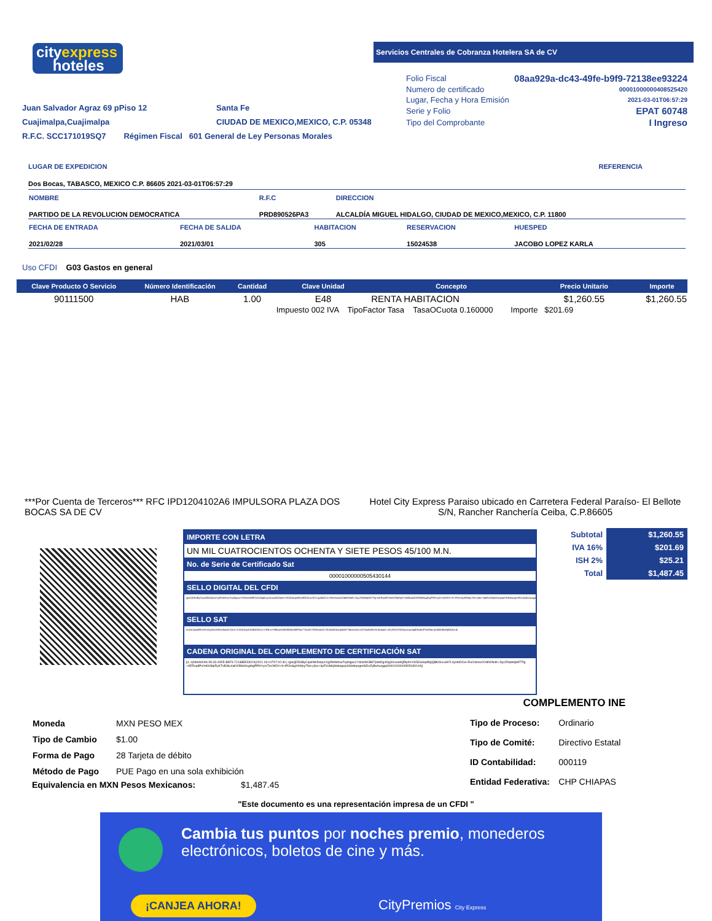cityexpress
hoteles
Servicios Centrales de Cobranza Hotelera SA de CV
| Folio Fiscal | 08aa929a-dc43-49fe-b9f9-72138ee93224 |
| Numero de certificado | 00001000000408525420 |
| Lugar, Fecha y Hora Emisión | 2021-03-01T06:57:29 |
| Serie y Folio | EPAT 60748 |
| Tipo del Comprobante | I Ingreso |
Juan Salvador Agraz 69 pPiso 12
Cuajimalpa,Cuajimalpa
R.F.C. SCC171019SQ7 Régimen Fiscal 601 General de Ley Personas Morales
Santa Fe
CIUDAD DE MEXICO,MEXICO, C.P. 05348
LUGAR DE EXPEDICION REFERENCIA
Dos Bocas, TABASCO, MEXICO C.P. 86605 2021-03-01T06:57:29
| NOMBRE | R.F.C | DIRECCION |
| PARTIDO DE LA REVOLUCION DEMOCRATICA | PRD890526PA3 | ALCALDÍA MIGUEL HIDALGO, CIUDAD DE MEXICO,MEXICO, C.P. 11800 |
| FECHA DE ENTRADA | FECHA DE SALIDA | HABITACION | RESERVACION | HUESPED |
| 2021/02/28 | 2021/03/01 | 305 | 15024538 | JACOBO LOPEZ KARLA |
Uso CFDI G03 Gastos en general
| Clave Producto O Servicio | Número Identificación | Cantidad | Clave Unidad | Concepto | Precio Unitario | Importe |
| --- | --- | --- | --- | --- | --- | --- |
| 90111500 | HAB | 1.00 | E48 | RENTA HABITACION | $1,260.55 | $1,260.55 |
| | | | Impuesto 002 IVA TipoFactor Tasa TasaOCuota 0.160000 Importe $201.69 | | | |
***Por Cuenta de Terceros*** RFC IPD1204102A6 IMPULSORA PLAZA DOS BOCAS SA DE CV
Hotel City Express Paraiso ubicado en Carretera Federal Paraíso- El Bellote S/N, Rancher Ranchería Ceiba, C.P.86605
IMPORTE CON LETRA
UN MIL CUATROCIENTOS OCHENTA Y SIETE PESOS 45/100 M.N.
No. de Serie de Certificado Sat
00001000000505430144
SELLO DIGITAL DEL CFDI
rjpeQD5UByCqwIWk5skjUcVyjPtAMnveTupNgxxcYGNzfcKBl97pHd2g4OgJnUuw8Q5fyKnYiX5l2aAqnBQQBK0k1uS67L4yofoDCw+Re2cbnso204thON4K+DycZNlah6j8ATTfg+AERvp8Pc0rtl3/38jrRyKTxB3kc4al0Xf9kbNcglAgPPAYry/sTm2HDV+8+iPOnSgXhWpy7No+j3ec+6pFkUMq3nktegvpiSGbdoprgmlSDxZyBxAuzgja
SELLO SAT
eu2eL3op0iFKvOl+sQpDv0HDlnzNw82+OmL7LEADXzjZOXBOEWvQ+ViF4+eY8fEiopVME8lKNik1lMFGp77Xao5YYNOfnoe2CSKn0OkEhwJjoh887TabecaZcLhQY8w8tz9d+KnKrba4J+uSQRUGVWXjwx1qvUq4DhwBJPXsh86c1arKBK8bxRpl5Ufc/ub
CADENA ORIGINAL DEL COMPLEMENTO DE CERTIFICACIÓN SAT
||1.1|08AA929A-DC43-49FE-B9F9-72138EE93224|2021-03-01T07:02:30 | rjpeQD5UByCqwIWk5skjUcVyjPtAMnveTupNgxxcYGNzfcKBl97pHd2g4OgJnUuw8Q5fyKnYiX5l2aAqnBQQBK0k1uS67L4yofoDCw+Re2cbnso204thON4K+DycZNlah6j8ATTfg +AERvp8Pc0rtl3/38jrRyKTxB3kc4al0Xf9kbNcglAgPPAYry/sTm2HDV+8+iPOnSgXhWpy7No+j3ec+6pFkUMq3nktegvpiSGbdoprgmlSDxZyBxAuzgja|00001000000505430144||
| Subtotal | $1,260.55 |
| IVA 16% | $201.69 |
| ISH 2% | $25.21 |
| Total | $1,487.45 |
| Moneda | MXN PESO MEX |
| Tipo de Cambio | $1.00 |
| Forma de Pago | 28 Tarjeta de débito |
| Método de Pago | PUE Pago en una sola exhibición |
Equivalencia en MXN Pesos Mexicanos: $1,487.45
COMPLEMENTO INE
| Tipo de Proceso: | Ordinario |
| Tipo de Comité: | Directivo Estatal |
| ID Contabilidad: | 000119 |
| Entidad Federativa: | CHP CHIAPAS |
"Este documento es una representación impresa de un CFDI "
Cambia tus puntos por noches premio, monederos electrónicos, boletos de cine y más.
¡CANJEA AHORA! CityPremios City Express